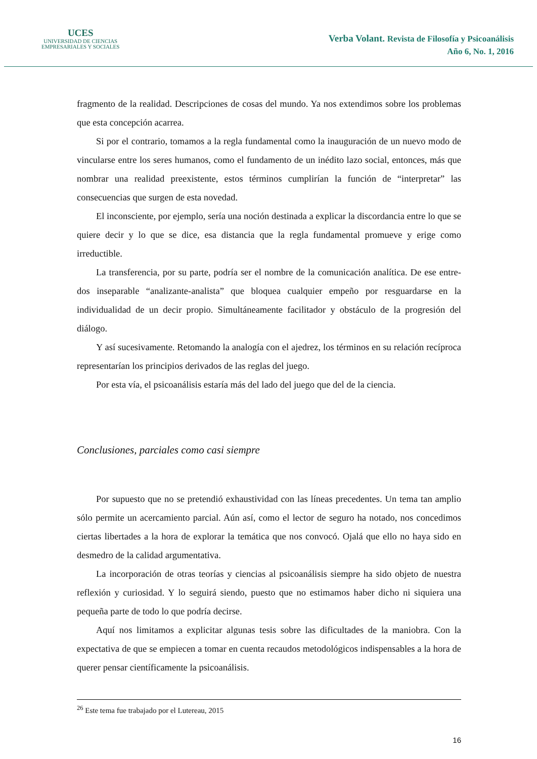UCES
UNIVERSIDAD DE CIENCIAS
EMPRESARIALES Y SOCIALES
Verba Volant. Revista de Filosofía y Psicoanálisis
Año 6, No. 1, 2016
fragmento de la realidad. Descripciones de cosas del mundo. Ya nos extendimos sobre los problemas que esta concepción acarrea.
Si por el contrario, tomamos a la regla fundamental como la inauguración de un nuevo modo de vincularse entre los seres humanos, como el fundamento de un inédito lazo social, entonces, más que nombrar una realidad preexistente, estos términos cumplirían la función de “interpretar” las consecuencias que surgen de esta novedad.
El inconsciente, por ejemplo, sería una noción destinada a explicar la discordancia entre lo que se quiere decir y lo que se dice, esa distancia que la regla fundamental promueve y erige como irreductible.
La transferencia, por su parte, podría ser el nombre de la comunicación analítica. De ese entre-dos inseparable “analizante-analista” que bloquea cualquier empeño por resguardarse en la individualidad de un decir propio. Simultáneamente facilitador y obstáculo de la progresión del diálogo.
Y así sucesivamente. Retomando la analogía con el ajedrez, los términos en su relación recíproca representarían los principios derivados de las reglas del juego.
Por esta vía, el psicoanálisis estaría más del lado del juego que del de la ciencia.
Conclusiones, parciales como casi siempre
Por supuesto que no se pretendió exhaustividad con las líneas precedentes. Un tema tan amplio sólo permite un acercamiento parcial. Aún así, como el lector de seguro ha notado, nos concedimos ciertas libertades a la hora de explorar la temática que nos convocó. Ojalá que ello no haya sido en desmedro de la calidad argumentativa.
La incorporación de otras teorías y ciencias al psicoanálisis siempre ha sido objeto de nuestra reflexión y curiosidad. Y lo seguirá siendo, puesto que no estimamos haber dicho ni siquiera una pequeña parte de todo lo que podría decirse.
Aquí nos limitamos a explicitar algunas tesis sobre las dificultades de la maniobra. Con la expectativa de que se empiecen a tomar en cuenta recaudos metodológicos indispensables a la hora de querer pensar científicamente la psicoanálisis.
<sup>26</sup> Este tema fue trabajado por el Lutereau, 2015
16